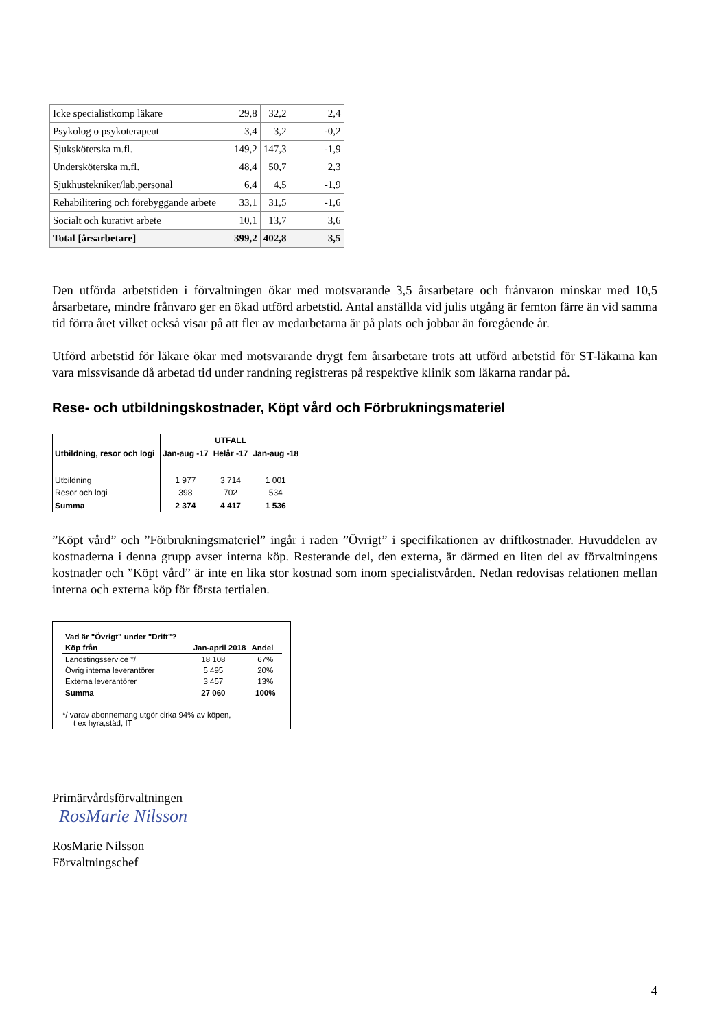| Icke specialistkomp läkare | 29,8 | 32,2 | 2,4 |
| Psykolog o psykoterapeut | 3,4 | 3,2 | -0,2 |
| Sjuksköterska m.fl. | 149,2 | 147,3 | -1,9 |
| Undersköterska m.fl. | 48,4 | 50,7 | 2,3 |
| Sjukhustekniker/lab.personal | 6,4 | 4,5 | -1,9 |
| Rehabilitering och förebyggande arbete | 33,1 | 31,5 | -1,6 |
| Socialt och kurativt arbete | 10,1 | 13,7 | 3,6 |
| Total [årsarbetare] | 399,2 | 402,8 | 3,5 |
Den utförda arbetstiden i förvaltningen ökar med motsvarande 3,5 årsarbetare och frånvaron minskar med 10,5 årsarbetare, mindre frånvaro ger en ökad utförd arbetstid. Antal anställda vid julis utgång är femton färre än vid samma tid förra året vilket också visar på att fler av medarbetarna är på plats och jobbar än föregående år.
Utförd arbetstid för läkare ökar med motsvarande drygt fem årsarbetare trots att utförd arbetstid för ST-läkarna kan vara missvisande då arbetad tid under randning registreras på respektive klinik som läkarna randar på.
Rese- och utbildningskostnader, Köpt vård och Förbrukningsmateriel
| | UTFALL | | |
| --- | --- | --- | --- |
| Utbildning, resor och logi | Jan-aug -17 | Helår -17 | Jan-aug -18 |
| Utbildning | 1 977 | 3 714 | 1 001 |
| Resor och logi | 398 | 702 | 534 |
| Summa | 2 374 | 4 417 | 1 536 |
”Köpt vård” och ”Förbrukningsmateriel” ingår i raden ”Övrigt” i specifikationen av driftkostnader. Huvuddelen av kostnaderna i denna grupp avser interna köp. Resterande del, den externa, är därmed en liten del av förvaltningens kostnader och ”Köpt vård” är inte en lika stor kostnad som inom specialistvården. Nedan redovisas relationen mellan interna och externa köp för första tertialen.
| Vad är "Övrigt" under "Drift"? | | |
| Köp från | Jan-april 2018 | Andel |
| Landstingsservice */ | 18 108 | 67% |
| Övrig interna leverantörer | 5 495 | 20% |
| Externa leverantörer | 3 457 | 13% |
| Summa | 27 060 | 100% |
*/ varav abonnemang utgör cirka 94% av köpen,
t ex hyra,städ, IT
Primärvårdsförvaltningen
RosMarie Nilsson
RosMarie Nilsson
Förvaltningschef
4